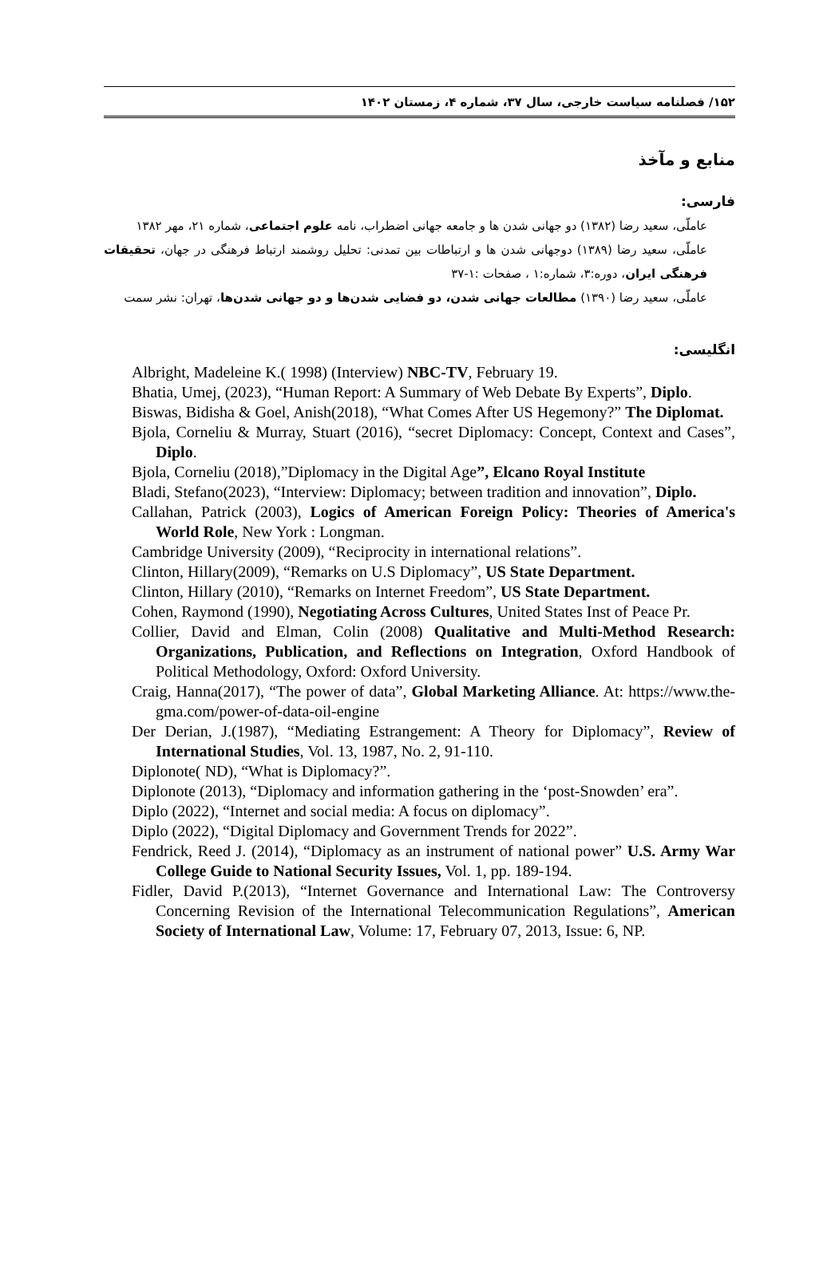۱۵۲/ فصلنامه سیاست خارجی، سال ۳۷، شماره ۴، زمستان ۱۴۰۲
منابع و مآخذ
فارسی:
عاملّی، سعید رضا (۱۳۸۲) دو جهانی شدن ها و جامعه جهانی اضطراب، نامه علوم اجتماعی، شماره ۲۱، مهر ۱۳۸۲
عاملّی، سعید رضا (۱۳۸۹) دوجهانی شدن ها و ارتباطات بین تمدنی: تحلیل روشمند ارتباط فرهنگی در جهان، تحقیقات فرهنگی ایران، دوره:۳، شماره:۱ ، صفحات :۱-۳۷
عاملّی، سعید رضا (۱۳۹۰) مطالعات جهانی شدن، دو فضایی شدن‌ها و دو جهانی شدن‌ها، تهران: نشر سمت
انگلیسی:
Albright, Madeleine K.( 1998) (Interview) NBC-TV, February 19.
Bhatia, Umej, (2023), “Human Report: A Summary of Web Debate By Experts”, Diplo.
Biswas, Bidisha & Goel, Anish(2018), “What Comes After US Hegemony?” The Diplomat.
Bjola, Corneliu & Murray, Stuart (2016), “secret Diplomacy: Concept, Context and Cases”, Diplo.
Bjola, Corneliu (2018),”Diplomacy in the Digital Age”, Elcano Royal Institute
Bladi, Stefano(2023), “Interview: Diplomacy; between tradition and innovation”, Diplo.
Callahan, Patrick (2003), Logics of American Foreign Policy: Theories of America's World Role, New York : Longman.
Cambridge University (2009), “Reciprocity in international relations”.
Clinton, Hillary(2009), “Remarks on U.S Diplomacy”, US State Department.
Clinton, Hillary (2010), “Remarks on Internet Freedom”, US State Department.
Cohen, Raymond (1990), Negotiating Across Cultures, United States Inst of Peace Pr.
Collier, David and Elman, Colin (2008) Qualitative and Multi-Method Research: Organizations, Publication, and Reflections on Integration, Oxford Handbook of Political Methodology, Oxford: Oxford University.
Craig, Hanna(2017), “The power of data”, Global Marketing Alliance. At: https://www.the-gma.com/power-of-data-oil-engine
Der Derian, J.(1987), “Mediating Estrangement: A Theory for Diplomacy”, Review of International Studies, Vol. 13, 1987, No. 2, 91-110.
Diplonote( ND), “What is Diplomacy?”.
Diplonote (2013), “Diplomacy and information gathering in the ‘post-Snowden’ era”.
Diplo (2022), “Internet and social media: A focus on diplomacy”.
Diplo (2022), “Digital Diplomacy and Government Trends for 2022”.
Fendrick, Reed J. (2014), “Diplomacy as an instrument of national power” U.S. Army War College Guide to National Security Issues, Vol. 1, pp. 189-194.
Fidler, David P.(2013), “Internet Governance and International Law: The Controversy Concerning Revision of the International Telecommunication Regulations”, American Society of International Law, Volume: 17, February 07, 2013, Issue: 6, NP.